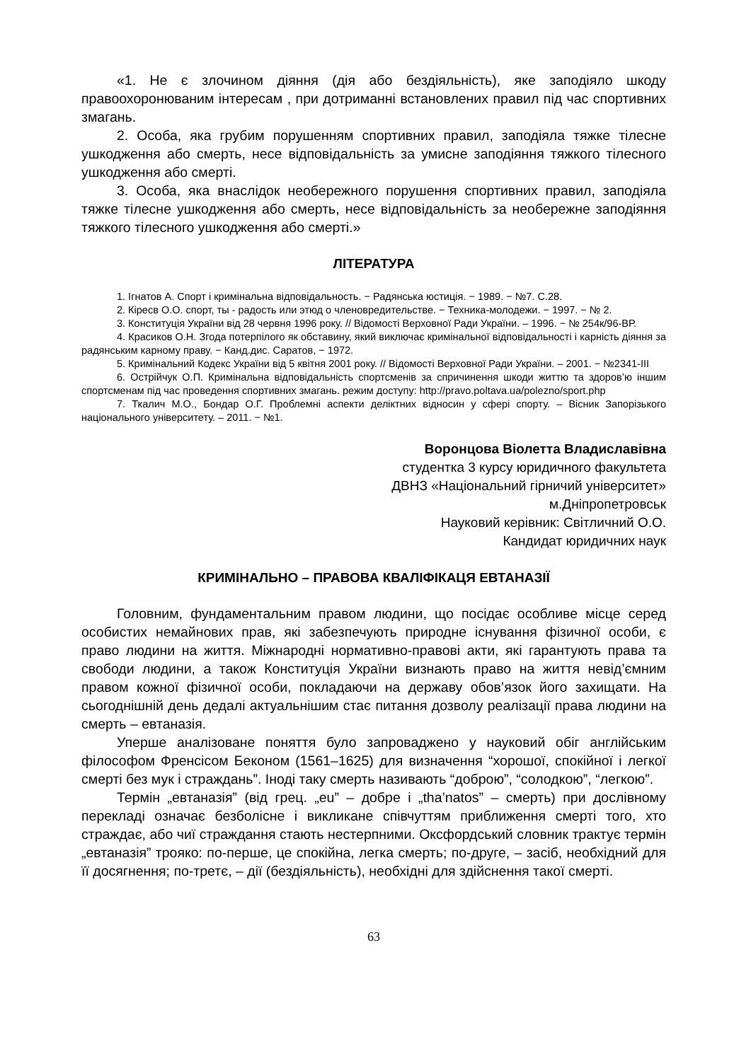«1. Не є злочином діяння (дія або бездіяльність), яке заподіяло шкоду правоохоронюваним інтересам , при дотриманні встановлених правил під час спортивних змагань.
2. Особа, яка грубим порушенням спортивних правил, заподіяла тяжке тілесне ушкодження або смерть, несе відповідальність за умисне заподіяння тяжкого тілесного ушкодження або смерті.
3. Особа, яка внаслідок необережного порушення спортивних правил, заподіяла тяжке тілесне ушкодження або смерть, несе відповідальність за необережне заподіяння тяжкого тілесного ушкодження або смерті.»
ЛІТЕРАТУРА
1. Ігнатов А. Спорт і кримінальна відповідальность. − Радянська юстиція. − 1989. − №7. С.28.
2. Кіресв О.О. спорт, ты - радость или этюд о членовредительстве. − Техника-молодежи. − 1997. − № 2.
3. Конституція України від 28 червня 1996 року. // Відомості Верховної Ради України. – 1996. − № 254к/96-ВР.
4. Красиков О.Н. Згода потерпілого як обставину, який виключає кримінальної відповідальності і карність діяння за радянським карному праву. − Канд.дис. Саратов, − 1972.
5. Кримінальний Кодекс України від 5 квітня 2001 року. // Відомості Верховної Ради України. – 2001. − №2341-ІІІ
6. Острійчук О.П. Кримінальна відповідальність спортсменів за спричинення шкоди життю та здоров’ю іншим спортсменам під час проведення спортивних змагань. режим доступу: http://pravo.poltava.ua/polezno/sport.php
7. Ткалич М.О., Бондар О.Г. Проблемні аспекти деліктних відносин у сфері спорту. – Вісник Запорізького національного університету. – 2011. − №1.
Воронцова Віолетта Владиславівна
студентка 3 курсу юридичного факультета
ДВНЗ «Національний гірничий університет»
м.Дніпропетровськ
Науковий керівник: Світличний О.О.
Кандидат юридичних наук
КРИМІНАЛЬНО – ПРАВОВА КВАЛІФІКАЦЯ ЕВТАНАЗІЇ
Головним, фундаментальним правом людини, що посідає особливе місце серед особистих немайнових прав, які забезпечують природне існування фізичної особи, є право людини на життя. Міжнародні нормативно-правові акти, які гарантують права та свободи людини, а також Конституція України визнають право на життя невід’ємним правом кожної фізичної особи, покладаючи на державу обов’язок його захищати. На сьогоднішній день дедалі актуальнішим стає питання дозволу реалізації права людини на смерть – евтаназія.
Уперше аналізоване поняття було запроваджено у науковий обіг англійським філософом Френсісом Беконом (1561–1625) для визначення “хорошої, спокійної і легкої смерті без мук і страждань”. Іноді таку смерть називають “доброю”, “солодкою”, “легкою”.
Термін „евтаназія” (від грец. „eu” – добре і „tha’natos” – смерть) при дослівному перекладі означає безболісне і викликане співчуттям приближення смерті того, хто страждає, або чиї страждання стають нестерпними. Оксфордський словник трактує термін „евтаназія” трояко: по-перше, це спокійна, легка смерть; по-друге, – засіб, необхідний для її досягнення; по-третє, – дії (бездіяльність), необхідні для здійснення такої смерті.
63